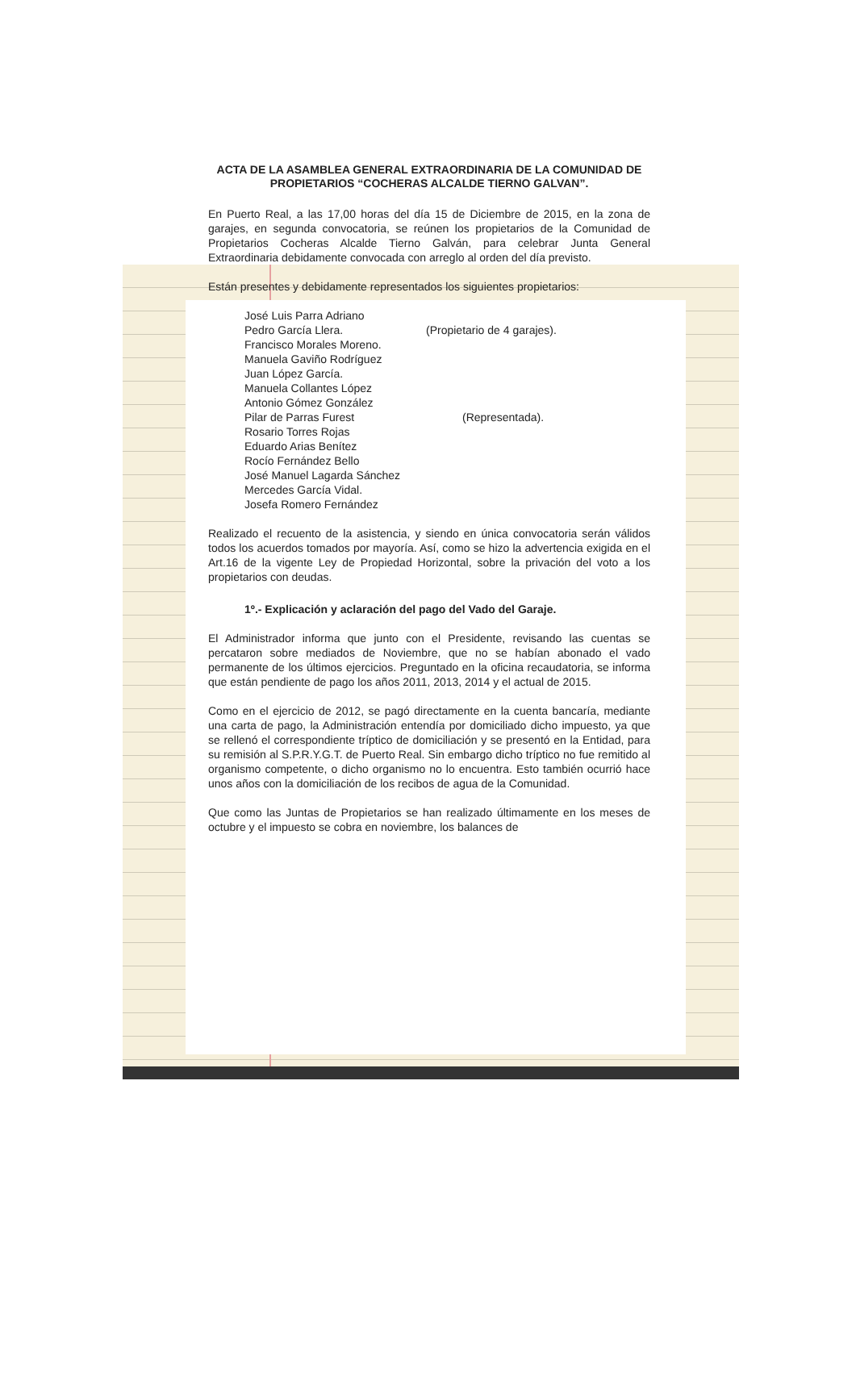ACTA DE LA ASAMBLEA GENERAL EXTRAORDINARIA DE LA COMUNIDAD DE PROPIETARIOS “COCHERAS ALCALDE TIERNO GALVAN”.
En Puerto Real, a las 17,00 horas del día 15 de Diciembre de 2015, en la zona de garajes, en segunda convocatoria, se reúnen los propietarios de la Comunidad de Propietarios Cocheras Alcalde Tierno Galván, para celebrar Junta General Extraordinaria debidamente convocada con arreglo al orden del día previsto.
Están presentes y debidamente representados los siguientes propietarios:
José Luis Parra Adriano
Pedro García Llera. (Propietario de 4 garajes).
Francisco Morales Moreno.
Manuela Gaviño Rodríguez
Juan López García.
Manuela Collantes López
Antonio Gómez González
Pilar de Parras Furest (Representada).
Rosario Torres Rojas
Eduardo Arias Benítez
Rocío Fernández Bello
José Manuel Lagarda Sánchez
Mercedes García Vidal.
Josefa Romero Fernández
Realizado el recuento de la asistencia, y siendo en única convocatoria serán válidos todos los acuerdos tomados por mayoría. Así, como se hizo la advertencia exigida en el Art.16 de la vigente Ley de Propiedad Horizontal, sobre la privación del voto a los propietarios con deudas.
1º.- Explicación y aclaración del pago del Vado del Garaje.
El Administrador informa que junto con el Presidente, revisando las cuentas se percataron sobre mediados de Noviembre, que no se habían abonado el vado permanente de los últimos ejercicios. Preguntado en la oficina recaudatoria, se informa que están pendiente de pago los años 2011, 2013, 2014 y el actual de 2015.
Como en el ejercicio de 2012, se pagó directamente en la cuenta bancaría, mediante una carta de pago, la Administración entendía por domiciliado dicho impuesto, ya que se rellenó el correspondiente tríptico de domiciliación y se presentó en la Entidad, para su remisión al S.P.R.Y.G.T. de Puerto Real. Sin embargo dicho tríptico no fue remitido al organismo competente, o dicho organismo no lo encuentra. Esto también ocurrió hace unos años con la domiciliación de los recibos de agua de la Comunidad.
Que como las Juntas de Propietarios se han realizado últimamente en los meses de octubre y el impuesto se cobra en noviembre, los balances de